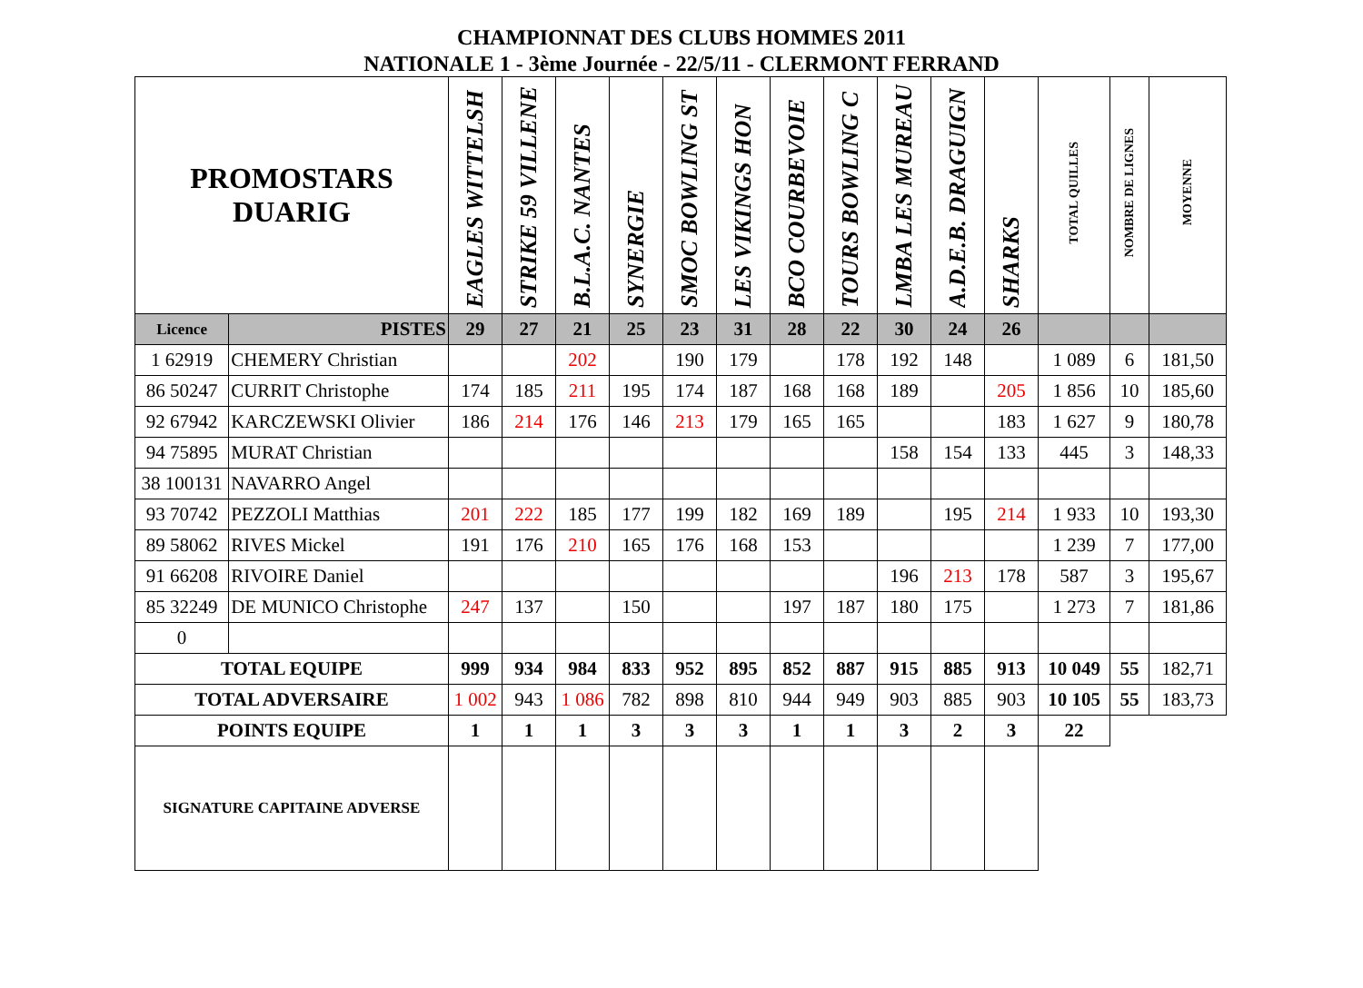CHAMPIONNAT DES CLUBS HOMMES 2011
NATIONALE 1 - 3ème Journée - 22/5/11 - CLERMONT FERRAND
| PROMOSTARS DUARIG | | EAGLES WITTELSH | STRIKE 59 VILLENE | B.L.A.C. NANTES | SYNERGIE | SMOC BOWLING ST | LES VIKINGS HON | BCO COURBEVOIE | TOURS BOWLING C | LMBA LES MUREAU | A.D.E.B. DRAGUIGN | SHARKS | TOTAL QUILLES | NOMBRE DE LIGNES | MOYENNE |
| --- | --- | --- | --- | --- | --- | --- | --- | --- | --- | --- | --- | --- | --- | --- | --- |
| Licence | PISTES | 29 | 27 | 21 | 25 | 23 | 31 | 28 | 22 | 30 | 24 | 26 | | | |
| 1 62919 | CHEMERY Christian | | | 202 | | 190 | 179 | | 178 | 192 | 148 | | 1 089 | 6 | 181,50 |
| 86 50247 | CURRIT Christophe | 174 | 185 | 211 | 195 | 174 | 187 | 168 | 168 | 189 | | 205 | 1 856 | 10 | 185,60 |
| 92 67942 | KARCZEWSKI Olivier | 186 | 214 | 176 | 146 | 213 | 179 | 165 | 165 | | | 183 | 1 627 | 9 | 180,78 |
| 94 75895 | MURAT Christian | | | | | | | | | 158 | 154 | 133 | 445 | 3 | 148,33 |
| 38 100131 | NAVARRO Angel | | | | | | | | | | | | | | |
| 93 70742 | PEZZOLI Matthias | 201 | 222 | 185 | 177 | 199 | 182 | 169 | 189 | | 195 | 214 | 1 933 | 10 | 193,30 |
| 89 58062 | RIVES Mickel | 191 | 176 | 210 | 165 | 176 | 168 | 153 | | | | | 1 239 | 7 | 177,00 |
| 91 66208 | RIVOIRE Daniel | | | | | | | | | 196 | 213 | 178 | 587 | 3 | 195,67 |
| 85 32249 | DE MUNICO Christophe | 247 | 137 | | 150 | | | 197 | 187 | 180 | 175 | | 1 273 | 7 | 181,86 |
| 0 | | | | | | | | | | | | | | | |
| TOTAL EQUIPE | | 999 | 934 | 984 | 833 | 952 | 895 | 852 | 887 | 915 | 885 | 913 | 10 049 | 55 | 182,71 |
| TOTAL ADVERSAIRE | | 1 002 | 943 | 1 086 | 782 | 898 | 810 | 944 | 949 | 903 | 885 | 903 | 10 105 | 55 | 183,73 |
| POINTS EQUIPE | | 1 | 1 | 1 | 3 | 3 | 3 | 1 | 1 | 3 | 2 | 3 | 22 | | |
| SIGNATURE CAPITAINE ADVERSE | | | | | | | | | | | | | | | |